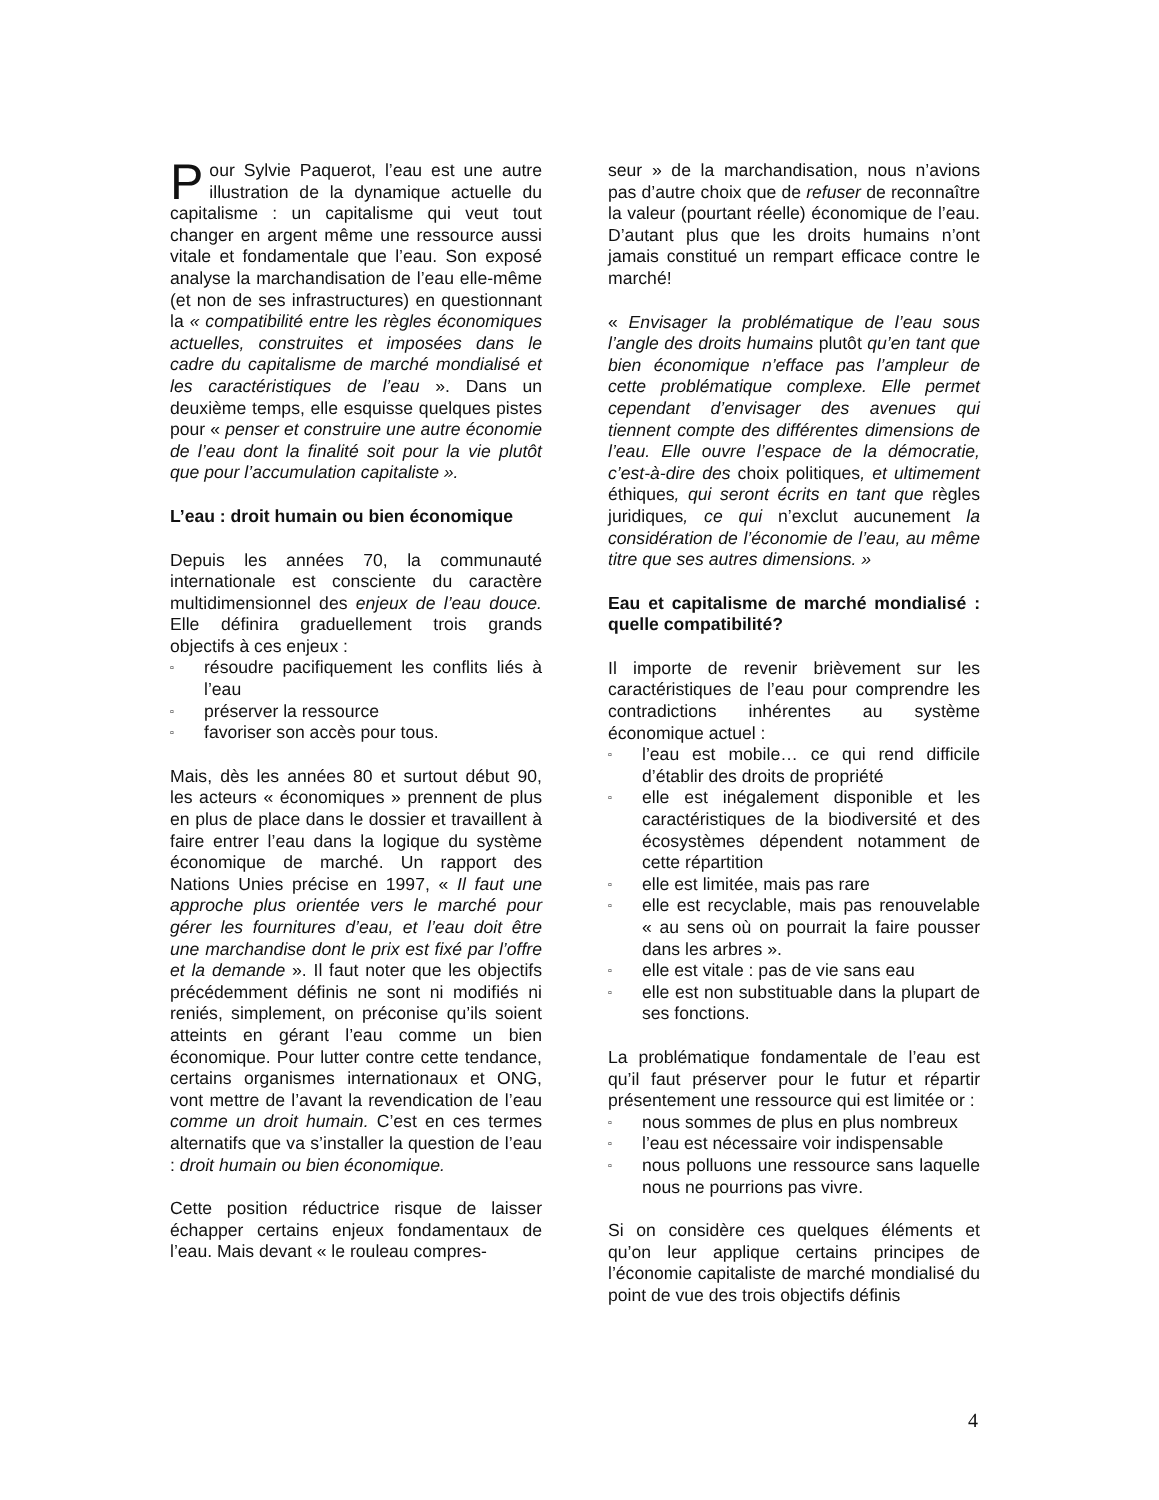Pour Sylvie Paquerot, l’eau est une autre illustration de la dynamique actuelle du capitalisme : un capitalisme qui veut tout changer en argent même une ressource aussi vitale et fondamentale que l’eau. Son exposé analyse la marchandisation de l’eau elle-même (et non de ses infrastructures) en questionnant la « compatibilité entre les règles économiques actuelles, construites et imposées dans le cadre du capitalisme de marché mondialisé et les caractéristiques de l’eau ». Dans un deuxième temps, elle esquisse quelques pistes pour « penser et construire une autre économie de l’eau dont la finalité soit pour la vie plutôt que pour l’accumulation capitaliste ».
L’eau : droit humain ou bien économique
Depuis les années 70, la communauté internationale est consciente du caractère multidimensionnel des enjeux de l’eau douce. Elle définira graduellement trois grands objectifs à ces enjeux :
▫ résoudre pacifiquement les conflits liés à l’eau
▫ préserver la ressource
▫ favoriser son accès pour tous.
Mais, dès les années 80 et surtout début 90, les acteurs « économiques » prennent de plus en plus de place dans le dossier et travaillent à faire entrer l’eau dans la logique du système économique de marché. Un rapport des Nations Unies précise en 1997, « Il faut une approche plus orientée vers le marché pour gérer les fournitures d’eau, et l’eau doit être une marchandise dont le prix est fixé par l’offre et la demande ». Il faut noter que les objectifs précédemment définis ne sont ni modifiés ni reniés, simplement, on préconise qu’ils soient atteints en gérant l’eau comme un bien économique. Pour lutter contre cette tendance, certains organismes internationaux et ONG, vont mettre de l’avant la revendication de l’eau comme un droit humain. C’est en ces termes alternatifs que va s’installer la question de l’eau : droit humain ou bien économique.
Cette position réductrice risque de laisser échapper certains enjeux fondamentaux de l’eau. Mais devant « le rouleau compres-
seur » de la marchandisation, nous n’avions pas d’autre choix que de refuser de reconnaître la valeur (pourtant réelle) économique de l’eau. D’autant plus que les droits humains n’ont jamais constitué un rempart efficace contre le marché!
« Envisager la problématique de l’eau sous l’angle des droits humains plutôt qu’en tant que bien économique n’efface pas l’ampleur de cette problématique complexe. Elle permet cependant d’envisager des avenues qui tiennent compte des différentes dimensions de l’eau. Elle ouvre l’espace de la démocratie, c’est-à-dire des choix politiques, et ultimement éthiques, qui seront écrits en tant que règles juridiques, ce qui n’exclut aucunement la considération de l’économie de l’eau, au même titre que ses autres dimensions. »
Eau et capitalisme de marché mondialisé : quelle compatibilité?
Il importe de revenir brièvement sur les caractéristiques de l’eau pour comprendre les contradictions inhérentes au système économique actuel :
▫ l’eau est mobile… ce qui rend difficile d’établir des droits de propriété
▫ elle est inégalement disponible et les caractéristiques de la biodiversité et des écosystèmes dépendent notamment de cette répartition
▫ elle est limitée, mais pas rare
▫ elle est recyclable, mais pas renouvelable « au sens où on pourrait la faire pousser dans les arbres ».
▫ elle est vitale : pas de vie sans eau
▫ elle est non substituable dans la plupart de ses fonctions.
La problématique fondamentale de l’eau est qu’il faut préserver pour le futur et répartir présentement une ressource qui est limitée or :
▫ nous sommes de plus en plus nombreux
▫ l’eau est nécessaire voir indispensable
▫ nous polluons une ressource sans laquelle nous ne pourrions pas vivre.
Si on considère ces quelques éléments et qu’on leur applique certains principes de l’économie capitaliste de marché mondialisé du point de vue des trois objectifs définis
4